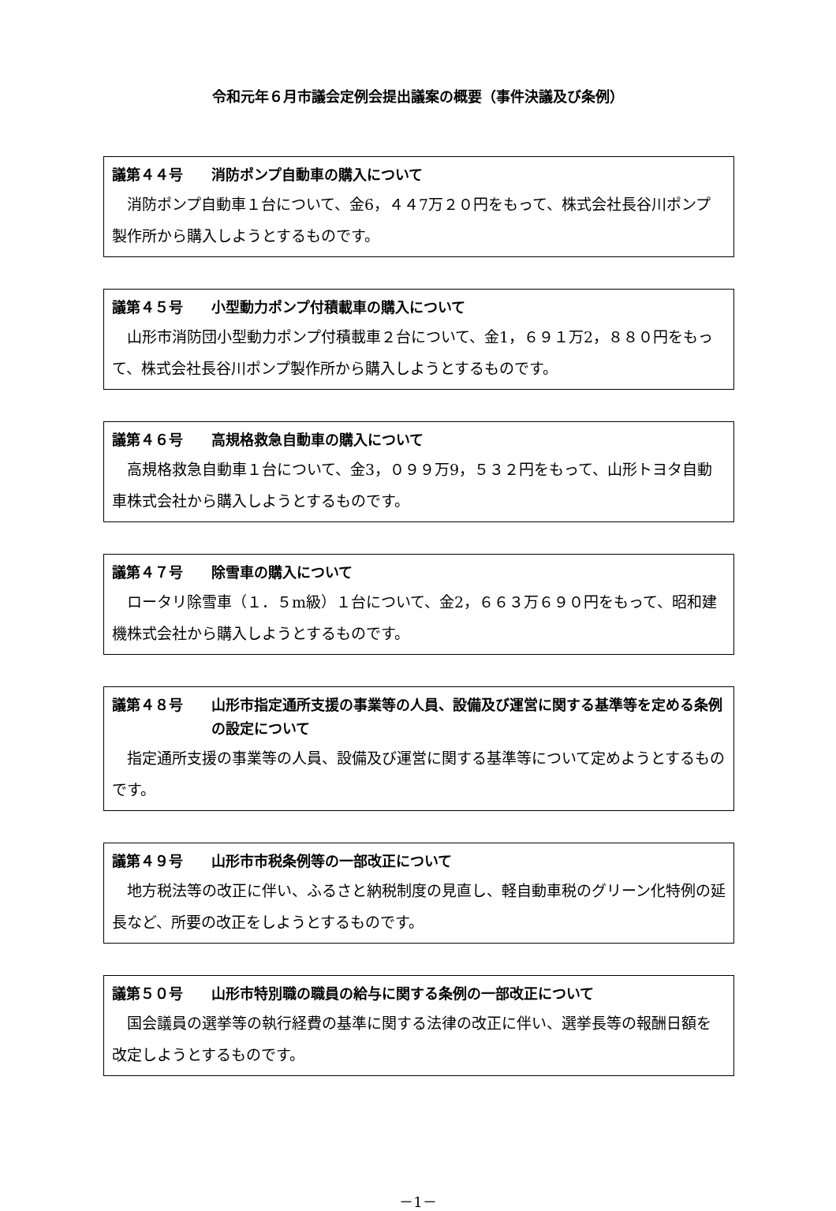令和元年６月市議会定例会提出議案の概要（事件決議及び条例）
議第４４号 消防ポンプ自動車の購入について
消防ポンプ自動車１台について、金6，４４7万２０円をもって、株式会社長谷川ポンプ製作所から購入しようとするものです。
議第４５号 小型動力ポンプ付積載車の購入について
山形市消防団小型動力ポンプ付積載車２台について、金1，６９１万2，８８０円をもって、株式会社長谷川ポンプ製作所から購入しようとするものです。
議第４６号 高規格救急自動車の購入について
高規格救急自動車１台について、金3，０９９万9，５３２円をもって、山形トヨタ自動車株式会社から購入しようとするものです。
議第４７号 除雪車の購入について
ロータリ除雪車（１．５m級）１台について、金2，６６３万６９０円をもって、昭和建機株式会社から購入しようとするものです。
議第４８号 山形市指定通所支援の事業等の人員、設備及び運営に関する基準等を定める条例の設定について
指定通所支援の事業等の人員、設備及び運営に関する基準等について定めようとするものです。
議第４９号 山形市市税条例等の一部改正について
地方税法等の改正に伴い、ふるさと納税制度の見直し、軽自動車税のグリーン化特例の延長など、所要の改正をしようとするものです。
議第５０号 山形市特別職の職員の給与に関する条例の一部改正について
国会議員の選挙等の執行経費の基準に関する法律の改正に伴い、選挙長等の報酬日額を改定しようとするものです。
－1－